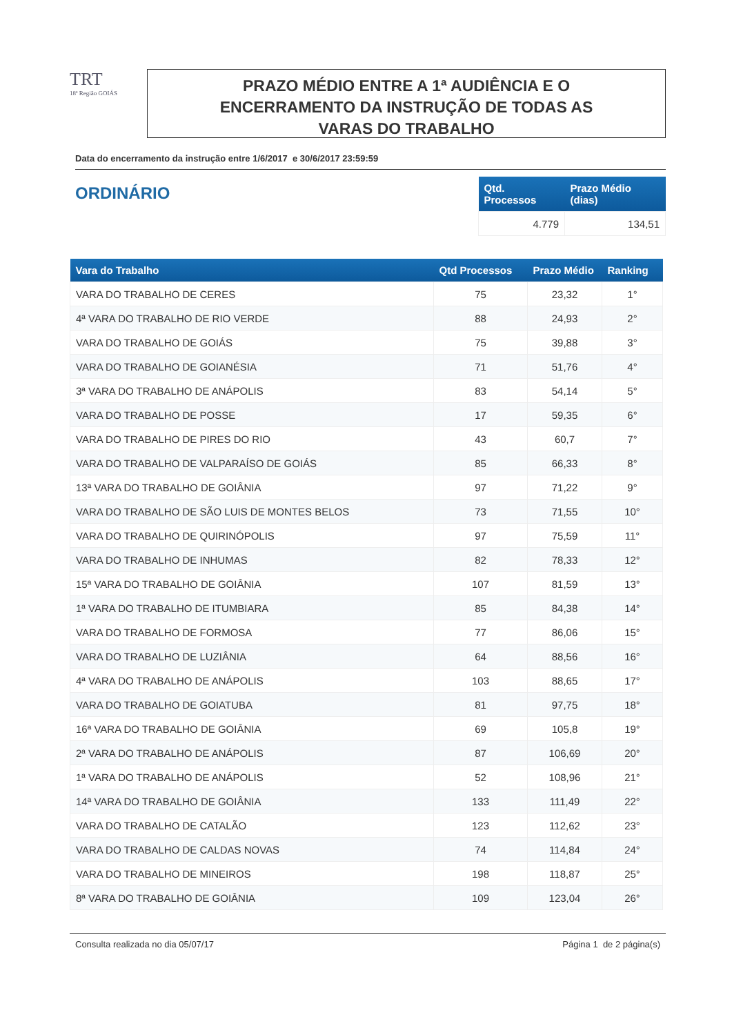TRT
18ª Região GOIÁS
PRAZO MÉDIO ENTRE A 1ª AUDIÊNCIA E O
ENCERRAMENTO DA INSTRUÇÃO DE TODAS AS
VARAS DO TRABALHO
Data do encerramento da instrução entre 1/6/2017 e 30/6/2017 23:59:59
ORDINÁRIO
| Qtd. Processos | Prazo Médio (dias) |
| --- | --- |
| 4.779 | 134,51 |
| Vara do Trabalho | Qtd Processos | Prazo Médio | Ranking |
| --- | --- | --- | --- |
| VARA DO TRABALHO DE CERES | 75 | 23,32 | 1° |
| 4ª VARA DO TRABALHO DE RIO VERDE | 88 | 24,93 | 2° |
| VARA DO TRABALHO DE GOIÁS | 75 | 39,88 | 3° |
| VARA DO TRABALHO DE GOIANÉSIA | 71 | 51,76 | 4° |
| 3ª VARA DO TRABALHO DE ANÁPOLIS | 83 | 54,14 | 5° |
| VARA DO TRABALHO DE POSSE | 17 | 59,35 | 6° |
| VARA DO TRABALHO DE PIRES DO RIO | 43 | 60,7 | 7° |
| VARA DO TRABALHO DE VALPARAÍSO DE GOIÁS | 85 | 66,33 | 8° |
| 13ª VARA DO TRABALHO DE GOIÂNIA | 97 | 71,22 | 9° |
| VARA DO TRABALHO DE SÃO LUIS DE MONTES BELOS | 73 | 71,55 | 10° |
| VARA DO TRABALHO DE QUIRINÓPOLIS | 97 | 75,59 | 11° |
| VARA DO TRABALHO DE INHUMAS | 82 | 78,33 | 12° |
| 15ª VARA DO TRABALHO DE GOIÂNIA | 107 | 81,59 | 13° |
| 1ª VARA DO TRABALHO DE ITUMBIARA | 85 | 84,38 | 14° |
| VARA DO TRABALHO DE FORMOSA | 77 | 86,06 | 15° |
| VARA DO TRABALHO DE LUZIÂNIA | 64 | 88,56 | 16° |
| 4ª VARA DO TRABALHO DE ANÁPOLIS | 103 | 88,65 | 17° |
| VARA DO TRABALHO DE GOIATUBA | 81 | 97,75 | 18° |
| 16ª VARA DO TRABALHO DE GOIÂNIA | 69 | 105,8 | 19° |
| 2ª VARA DO TRABALHO DE ANÁPOLIS | 87 | 106,69 | 20° |
| 1ª VARA DO TRABALHO DE ANÁPOLIS | 52 | 108,96 | 21° |
| 14ª VARA DO TRABALHO DE GOIÂNIA | 133 | 111,49 | 22° |
| VARA DO TRABALHO DE CATALÃO | 123 | 112,62 | 23° |
| VARA DO TRABALHO DE CALDAS NOVAS | 74 | 114,84 | 24° |
| VARA DO TRABALHO DE MINEIROS | 198 | 118,87 | 25° |
| 8ª VARA DO TRABALHO DE GOIÂNIA | 109 | 123,04 | 26° |
Consulta realizada no dia 05/07/17 Página 1 de 2 página(s)